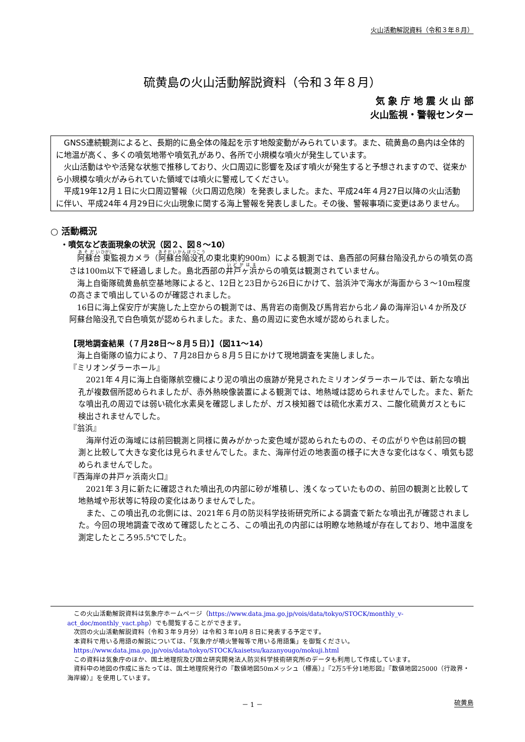火山活動解説資料（令和３年８月）
硫黄島の火山活動解説資料（令和３年８月）
気 象 庁 地 震 火 山 部
火山監視・警報センター
GNSS連続観測によると、長期的に島全体の隆起を示す地殻変動がみられています。また、硫黄島の島内は全体的に地温が高く、多くの噴気地帯や噴気孔があり、各所で小規模な噴火が発生しています。
火山活動はやや活発な状態で推移しており、火口周辺に影響を及ぼす噴火が発生すると予想されますので、従来から小規模な噴火がみられていた領域では噴火に警戒してください。
平成19年12月１日に火口周辺警報（火口周辺危険）を発表しました。また、平成24年４月27日以降の火山活動に伴い、平成24年４月29日に火山現象に関する海上警報を発表しました。その後、警報事項に変更はありません。
○ 活動概況
・噴気など表面現象の状況（図２、図８～10）
阿蘇台東監視カメラ（阿蘇台陥没孔の東北東約900m）による観測では、島西部の阿蘇台陥没孔からの噴気の高さは100m以下で経過しました。島北西部の井戸ヶ浜からの噴気は観測されていません。
海上自衛隊硫黄島航空基地隊によると、12日と23日から26日にかけて、翁浜沖で海水が海面から３～10m程度の高さまで噴出しているのが確認されました。
16日に海上保安庁が実施した上空からの観測では、馬背岩の南側及び馬背岩から北ノ鼻の海岸沿い４か所及び阿蘇台陥没孔で白色噴気が認められました。また、島の周辺に変色水域が認められました。
【現地調査結果（７月28日～８月５日）】（図11～14）
海上自衛隊の協力により、７月28日から８月５日にかけて現地調査を実施しました。
『ミリオンダラーホール』
2021年４月に海上自衛隊航空機により泥の噴出の痕跡が発見されたミリオンダラーホールでは、新たな噴出孔が複数個所認められましたが、赤外熱映像装置による観測では、地熱域は認められませんでした。また、新たな噴出孔の周辺では弱い硫化水素臭を確認しましたが、ガス検知器では硫化水素ガス、二酸化硫黄ガスともに検出されませんでした。
『翁浜』
海岸付近の海域には前回観測と同様に黄みがかった変色域が認められたものの、その広がりや色は前回の観測と比較して大きな変化は見られませんでした。また、海岸付近の地表面の様子に大きな変化はなく、噴気も認められませんでした。
『西海岸の井戸ヶ浜南火口』
2021年３月に新たに確認された噴出孔の内部に砂が堆積し、浅くなっていたものの、前回の観測と比較して地熱域や形状等に特段の変化はありませんでした。
また、この噴出孔の北側には、2021年６月の防災科学技術研究所による調査で新たな噴出孔が確認されました。今回の現地調査で改めて確認したところ、この噴出孔の内部には明瞭な地熱域が存在しており、地中温度を測定したところ95.5℃でした。
この火山活動解説資料は気象庁ホームページ（https://www.data.jma.go.jp/vois/data/tokyo/STOCK/monthly_v-act_doc/monthly_vact.php）でも閲覧することができます。
次回の火山活動解説資料（令和３年９月分）は令和３年10月８日に発表する予定です。
本資料で用いる用語の解説については、「気象庁が噴火警報等で用いる用語集」を御覧ください。
https://www.data.jma.go.jp/vois/data/tokyo/STOCK/kaisetsu/kazanyougo/mokuji.html
この資料は気象庁のほか、国土地理院及び国立研究開発法人防災科学技術研究所のデータも利用して作成しています。
資料中の地図の作成に当たっては、国土地理院発行の『数値地図50mメッシュ（標高）』『2万5千分1地形図』『数値地図25000（行政界・海岸線）』を使用しています。
－ 1 － 硫黄島